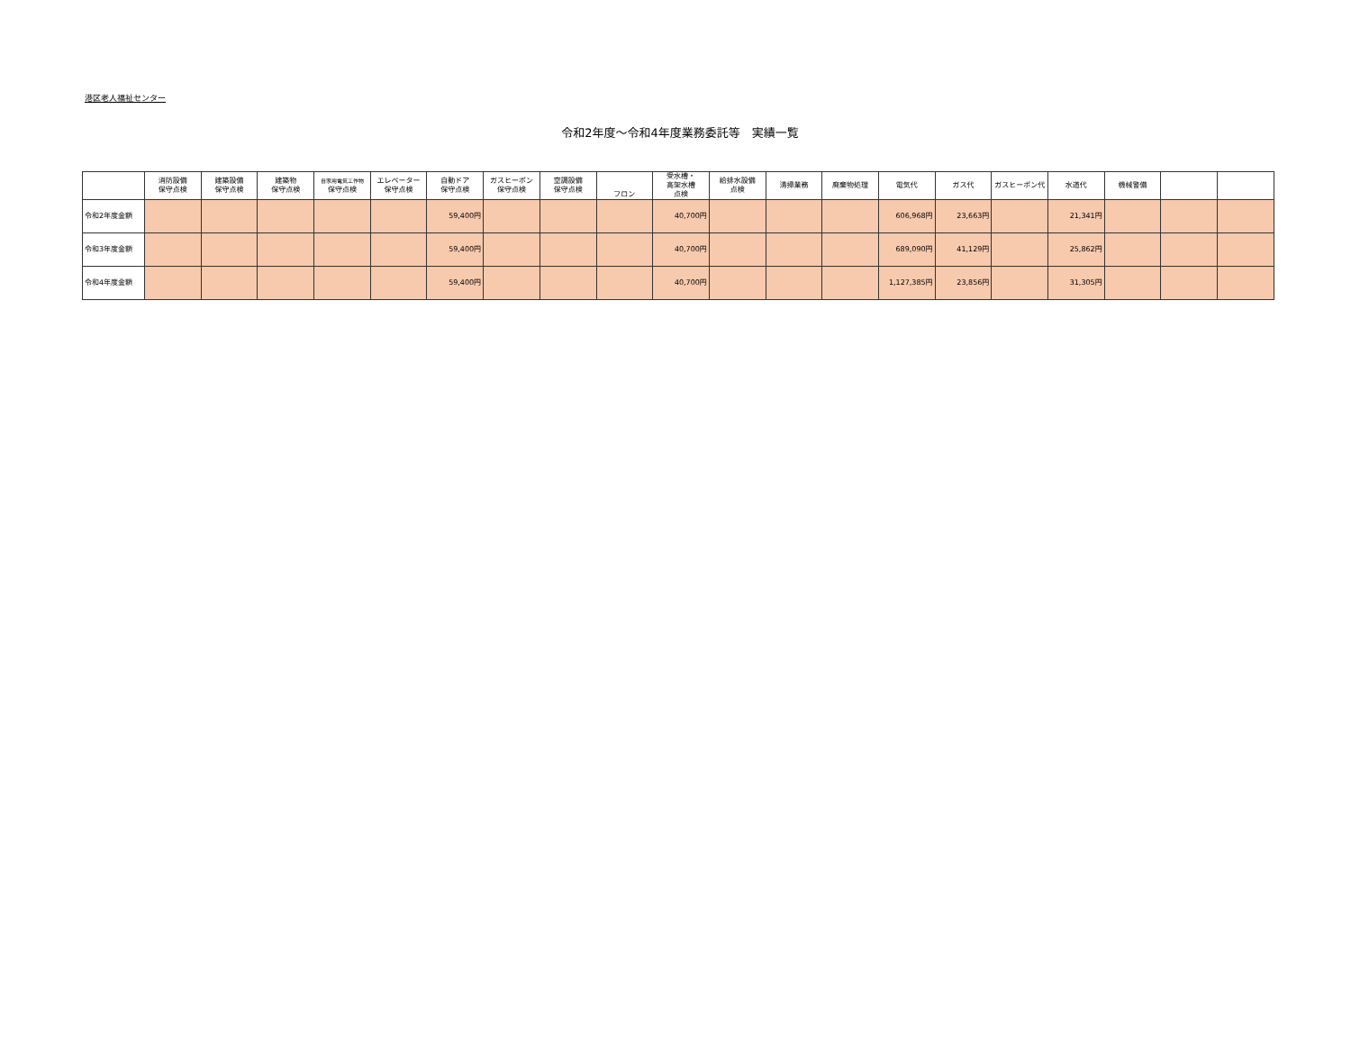港区老人福祉センター
令和2年度～令和4年度業務委託等　実績一覧
| | 消防設備 保守点検 | 建築設備 保守点検 | 建築物 保守点検 | 自家用電気工作物 保守点検 | エレベーター 保守点検 | 自動ドア 保守点検 | ガスヒーポン 保守点検 | 空調設備 保守点検 | フロン | 受水槽・ 高架水槽 点検 | 給排水設備 点検 | 清掃業務 | 廃棄物処理 | 電気代 | ガス代 | ガスヒーポン代 | 水道代 | 機械警備 | | |
| --- | --- | --- | --- | --- | --- | --- | --- | --- | --- | --- | --- | --- | --- | --- | --- | --- | --- | --- | --- | --- |
| 令和2年度金額 | | | | | | 59,400円 | | | | 40,700円 | | | | 606,968円 | 23,663円 | | 21,341円 | | | |
| 令和3年度金額 | | | | | | 59,400円 | | | | 40,700円 | | | | 689,090円 | 41,129円 | | 25,862円 | | | |
| 令和4年度金額 | | | | | | 59,400円 | | | | 40,700円 | | | | 1,127,385円 | 23,856円 | | 31,305円 | | | |